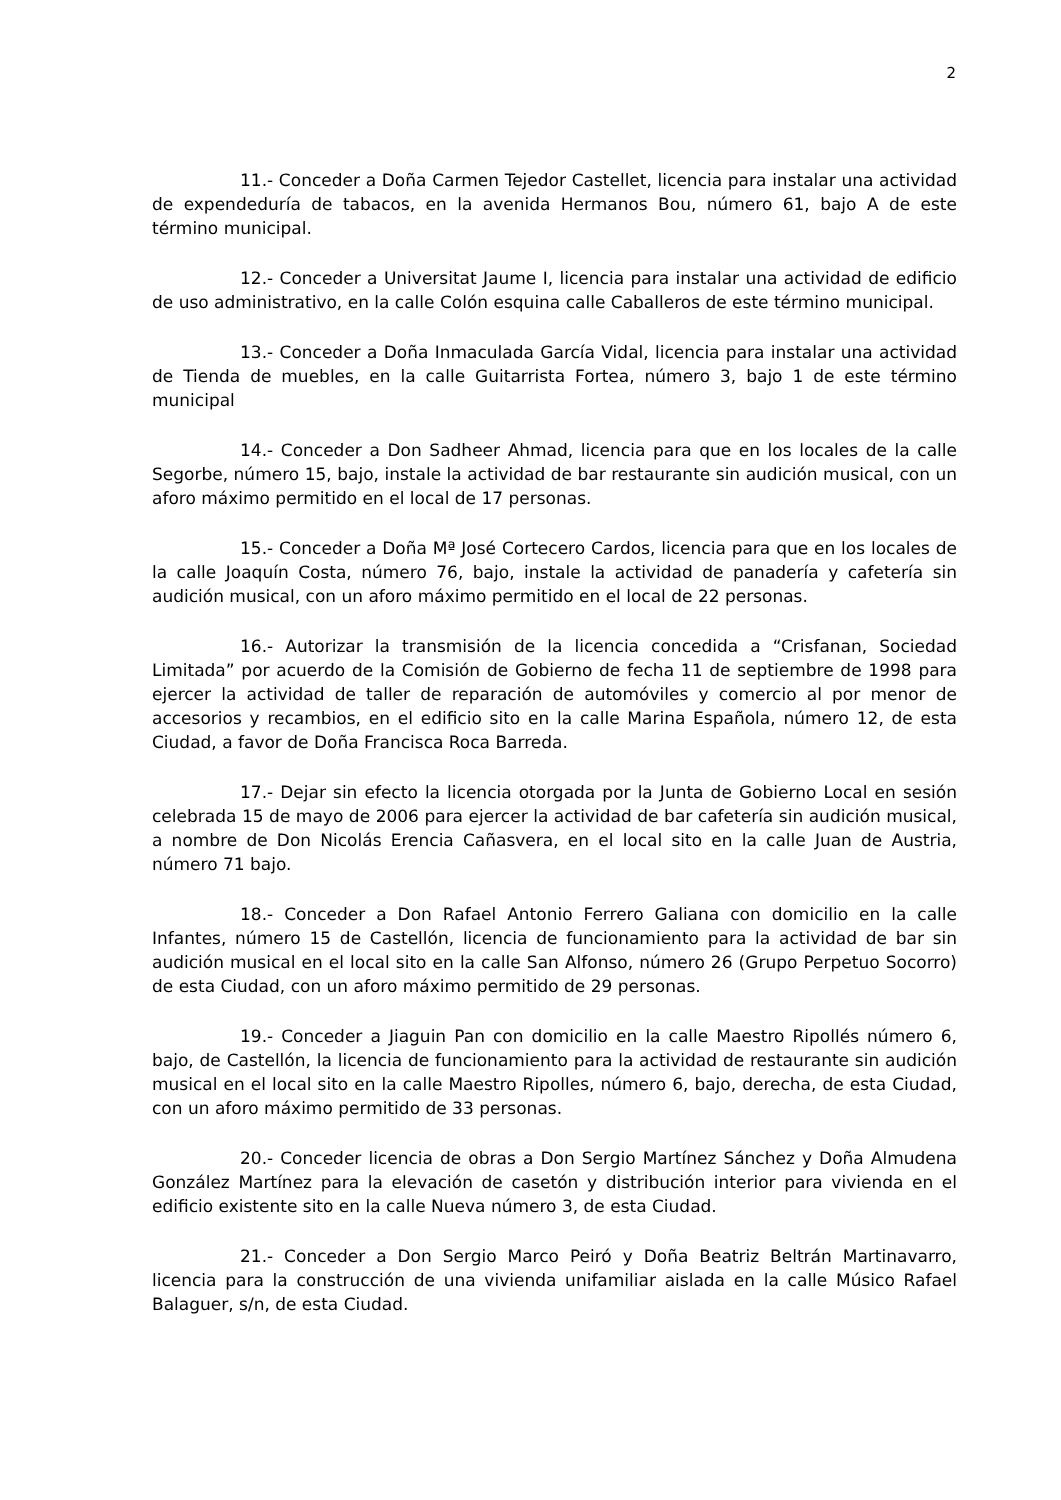2
11.- Conceder a Doña Carmen Tejedor Castellet, licencia para instalar una actividad de expendeduría de tabacos, en la avenida Hermanos Bou, número 61, bajo A de este término municipal.
12.- Conceder a Universitat Jaume I, licencia para instalar una actividad de edificio de uso administrativo, en la calle Colón esquina calle Caballeros de este término municipal.
13.- Conceder a Doña Inmaculada García Vidal, licencia para instalar una actividad de Tienda de muebles, en la calle Guitarrista Fortea, número 3, bajo 1 de este término municipal
14.- Conceder a Don Sadheer Ahmad, licencia para que en los locales de la calle Segorbe, número 15, bajo, instale la actividad de bar restaurante sin audición musical, con un aforo máximo permitido en el local de 17 personas.
15.- Conceder a Doña Mª José Cortecero Cardos, licencia para que en los locales de la calle Joaquín Costa, número 76, bajo, instale la actividad de panadería y cafetería sin audición musical, con un aforo máximo permitido en el local de 22 personas.
16.- Autorizar la transmisión de la licencia concedida a “Crisfanan, Sociedad Limitada” por acuerdo de la Comisión de Gobierno de fecha 11 de septiembre de 1998 para ejercer la actividad de taller de reparación de automóviles y comercio al por menor de accesorios y recambios, en el edificio sito en la calle Marina Española, número 12, de esta Ciudad, a favor de Doña Francisca Roca Barreda.
17.- Dejar sin efecto la licencia otorgada por la Junta de Gobierno Local en sesión celebrada 15 de mayo de 2006 para ejercer la actividad de bar cafetería sin audición musical, a nombre de Don Nicolás Erencia Cañasvera, en el local sito en la calle Juan de Austria, número 71 bajo.
18.- Conceder a Don Rafael Antonio Ferrero Galiana con domicilio en la calle Infantes, número 15 de Castellón, licencia de funcionamiento para la actividad de bar sin audición musical en el local sito en la calle San Alfonso, número 26 (Grupo Perpetuo Socorro) de esta Ciudad, con un aforo máximo permitido de 29 personas.
19.- Conceder a Jiaguin Pan con domicilio en la calle Maestro Ripollés número 6, bajo, de Castellón, la licencia de funcionamiento para la actividad de restaurante sin audición musical en el local sito en la calle Maestro Ripolles, número 6, bajo, derecha, de esta Ciudad, con un aforo máximo permitido de 33 personas.
20.- Conceder licencia de obras a Don Sergio Martínez Sánchez y Doña Almudena González Martínez para la elevación de casetón y distribución interior para vivienda en el edificio existente sito en la calle Nueva número 3, de esta Ciudad.
21.- Conceder a Don Sergio Marco Peiró y Doña Beatriz Beltrán Martinavarro, licencia para la construcción de una vivienda unifamiliar aislada en la calle Músico Rafael Balaguer, s/n, de esta Ciudad.